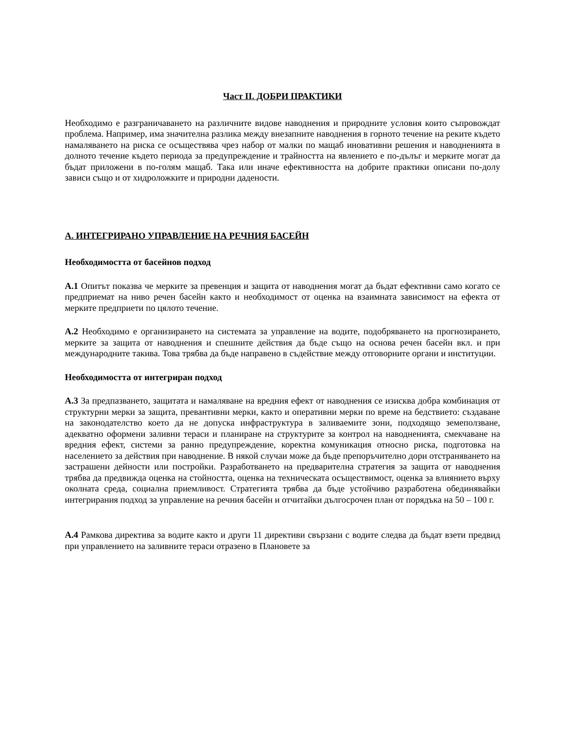Част II. ДОБРИ ПРАКТИКИ
Необходимо е разграничаването на различните видове наводнения и природните условия които съпровождат проблема. Например, има значителна разлика между внезапните наводнения в горното течение на реките където намаляването на риска се осъществява чрез набор от малки по мащаб иновативни решения и наводненията в долното течение където периода за предупреждение и трайността на явлението е по-дълъг и мерките могат да бъдат приложени в по-голям мащаб. Така или иначе ефективността на добрите практики описани по-долу зависи също и от хидроложките и природни дадености.
А. ИНТЕГРИРАНО УПРАВЛЕНИЕ НА РЕЧНИЯ БАСЕЙН
Необходимостта от басейнов подход
А.1 Опитът показва че мерките за превенция и защита от наводнения могат да бъдат ефективни само когато се предприемат на ниво речен басейн както и необходимост от оценка на взаимната зависимост на ефекта от мерките предприети по цялото течение.
А.2 Необходимо е организирането на системата за управление на водите, подобряването на прогнозирането, мерките за защита от наводнения и спешните действия да бъде също на основа речен басейн вкл. и при международните такива. Това трябва да бъде направено в съдействие между отговорните органи и институции.
Необходимостта от интегриран подход
А.3 За предпазването, защитата и намаляване на вредния ефект от наводнения се изисква добра комбинация от структурни мерки за защита, превантивни мерки, както и оперативни мерки по време на бедствието: създаване на законодателство което да не допуска инфраструктура в заливаемите зони, подходящо земеползване, адекватно оформени заливни тераси и планиране на структурите за контрол на наводненията, смекчаване на вредния ефект, системи за ранно предупреждение, коректна комуникация относно риска, подготовка на населението за действия при наводнение. В някой случаи може да бъде препоръчително дори отстраняването на застрашени дейности или постройки. Разработването на предварителна стратегия за защита от наводнения трябва да предвижда оценка на стойността, оценка на техническата осъществимост, оценка за влиянието върху околната среда, социална приемливост. Стратегията трябва да бъде устойчиво разработена обединявайки интегрирания подход за управление на речния басейн и отчитайки дългосрочен план от порядъка на 50 – 100 г.
А.4 Рамкова директива за водите както и други 11 директиви свързани с водите следва да бъдат взети предвид при управлението на заливните тераси отразено в Плановете за